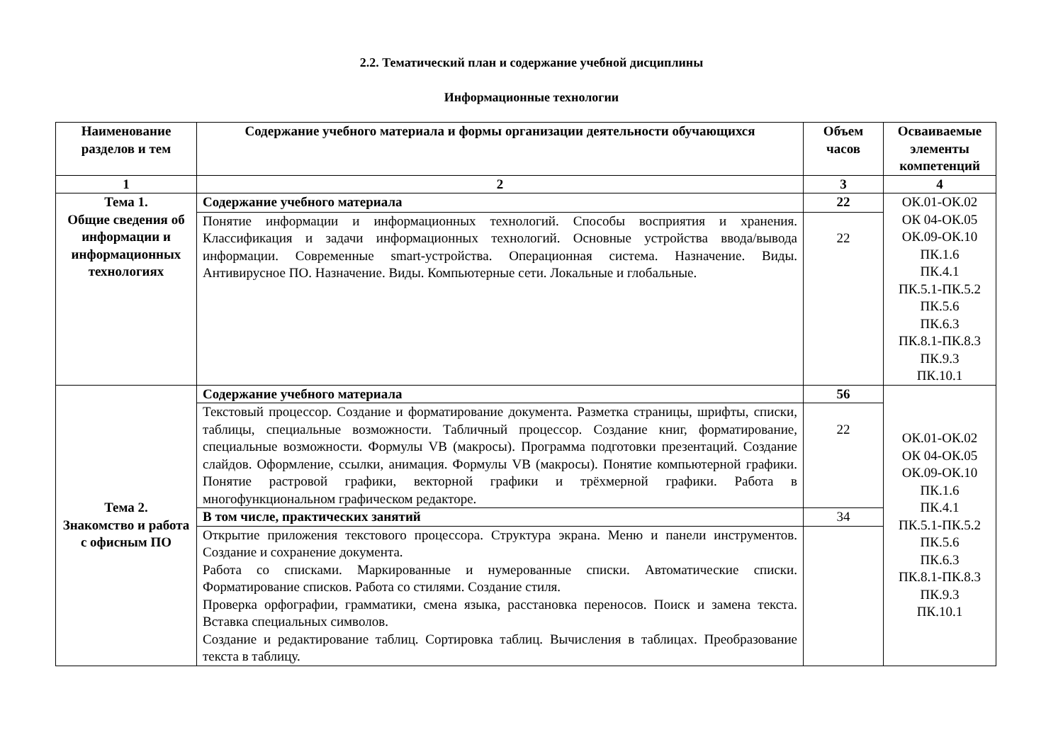2.2. Тематический план и содержание учебной дисциплины
Информационные технологии
| Наименование разделов и тем | Содержание учебного материала и формы организации деятельности обучающихся | Объем часов | Осваиваемые элементы компетенций |
| --- | --- | --- | --- |
| 1 | 2 | 3 | 4 |
| Тема 1. Общие сведения об информации и информационных технологиях | Содержание учебного материала | 22 | ОК.01-ОК.02 ОК 04-ОК.05 ОК.09-ОК.10 ПК.1.6 ПК.4.1 ПК.5.1-ПК.5.2 ПК.5.6 ПК.6.3 ПК.8.1-ПК.8.3 ПК.9.3 ПК.10.1 |
| | Понятие информации и информационных технологий. Способы восприятия и хранения. Классификация и задачи информационных технологий. Основные устройства ввода/вывода информации. Современные smart-устройства. Операционная система. Назначение. Виды. Антивирусное ПО. Назначение. Виды. Компьютерные сети. Локальные и глобальные. | 22 | |
| Тема 2. Знакомство и работа с офисным ПО | Содержание учебного материала | 56 | ОК.01-ОК.02 ОК 04-ОК.05 ОК.09-ОК.10 ПК.1.6 ПК.4.1 ПК.5.1-ПК.5.2 ПК.5.6 ПК.6.3 ПК.8.1-ПК.8.3 ПК.9.3 ПК.10.1 |
| | Текстовый процессор. Создание и форматирование документа. Разметка страницы, шрифты, списки, таблицы, специальные возможности. Табличный процессор. Создание книг, форматирование, специальные возможности. Формулы VB (макросы). Программа подготовки презентаций. Создание слайдов. Оформление, ссылки, анимация. Формулы VB (макросы). Понятие компьютерной графики. Понятие растровой графики, векторной графики и трёхмерной графики. Работа в многофункциональном графическом редакторе. | 22 | |
| | В том числе, практических занятий | 34 | |
| | Открытие приложения текстового процессора. Структура экрана. Меню и панели инструментов. Создание и сохранение документа. Работа со списками. Маркированные и нумерованные списки. Автоматические списки. Форматирование списков. Работа со стилями. Создание стиля. Проверка орфографии, грамматики, смена языка, расстановка переносов. Поиск и замена текста. Вставка специальных символов. Создание и редактирование таблиц. Сортировка таблиц. Вычисления в таблицах. Преобразование текста в таблицу. | | |